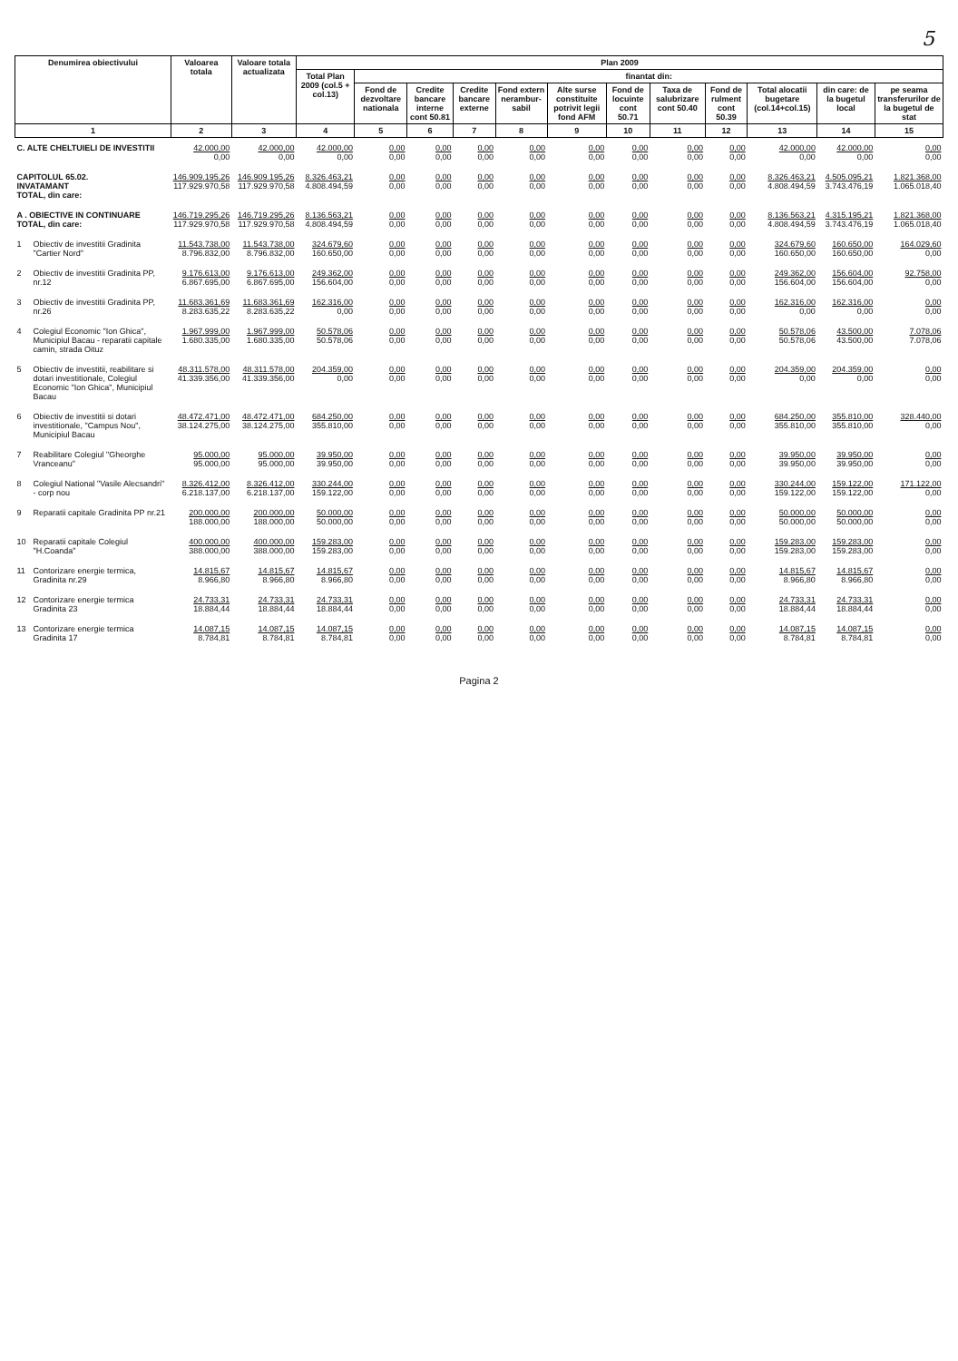5
| Denumirea obiectivului | | Valoarea totala | Valoare totala actualizata | Plan 2009 | | | | | | | | | | | |
| --- | --- | --- | --- | --- | --- | --- | --- | --- | --- | --- | --- | --- | --- | --- | --- |
| | | | | Total Plan 2009 (col.5 + col.13) | finantat din: | | | | | | | | | | |
| | | | | | Fond de dezvoltare nationala | Credite bancare interne cont 50.81 | Credite bancare externe | Fond extern nerambur-sabil | Alte surse constituite potrivit legii fond AFM | Fond de locuinte cont 50.71 | Taxa de salubrizare cont 50.40 | Fond de rulment cont 50.39 | Total alocatii bugetare (col.14+col.15) | din care: de la bugetul local | pe seama transferurilor de la bugetul de stat |
| 1 | | 2 | 3 | 4 | 5 | 6 | 7 | 8 | 9 | 10 | 11 | 12 | 13 | 14 | 15 |
| C. ALTE CHELTUIELI DE INVESTITII | | 42.000,00 0,00 | 42.000,00 0,00 | 42.000,00 0,00 | 0,00 0,00 | 0,00 0,00 | 0,00 0,00 | 0,00 0,00 | 0,00 0,00 | 0,00 0,00 | 0,00 0,00 | 0,00 0,00 | 42.000,00 0,00 | 42.000,00 0,00 | 0,00 0,00 |
| CAPITOLUL 65.02. INVATAMANT TOTAL, din care: | | 146.909.195,26 117.929.970,58 | 146.909.195,26 117.929.970,58 | 8.326.463,21 4.808.494,59 | 0,00 0,00 | 0,00 0,00 | 0,00 0,00 | 0,00 0,00 | 0,00 0,00 | 0,00 0,00 | 0,00 0,00 | 0,00 0,00 | 8.326.463,21 4.808.494,59 | 4.505.095,21 3.743.476,19 | 1.821.368,00 1.065.018,40 |
| A . OBIECTIVE IN CONTINUARE TOTAL, din care: | | 146.719.295,26 117.929.970,58 | 146.719.295,26 117.929.970,58 | 8.136.563,21 4.808.494,59 | 0,00 0,00 | 0,00 0,00 | 0,00 0,00 | 0,00 0,00 | 0,00 0,00 | 0,00 0,00 | 0,00 0,00 | 0,00 0,00 | 8.136.563,21 4.808.494,59 | 4.315.195,21 3.743.476,19 | 1.821.368,00 1.065.018,40 |
| 1 | Obiectiv de investitii Gradinita "Cartier Nord" | 11.543.738,00 8.796.832,00 | 11.543.738,00 8.796.832,00 | 324.679,60 160.650,00 | 0,00 0,00 | 0,00 0,00 | 0,00 0,00 | 0,00 0,00 | 0,00 0,00 | 0,00 0,00 | 0,00 0,00 | 0,00 0,00 | 324.679,60 160.650,00 | 160.650,00 160.650,00 | 164.029,60 0,00 |
| 2 | Obiectiv de investitii Gradinita PP, nr.12 | 9.176.613,00 6.867.695,00 | 9.176.613,00 6.867.695,00 | 249.362,00 156.604,00 | 0,00 0,00 | 0,00 0,00 | 0,00 0,00 | 0,00 0,00 | 0,00 0,00 | 0,00 0,00 | 0,00 0,00 | 0,00 0,00 | 249.362,00 156.604,00 | 156.604,00 156.604,00 | 92.758,00 0,00 |
| 3 | Obiectiv de investitii Gradinita PP, nr.26 | 11.683.361,69 8.283.635,22 | 11.683.361,69 8.283.635,22 | 162.316,00 0,00 | 0,00 0,00 | 0,00 0,00 | 0,00 0,00 | 0,00 0,00 | 0,00 0,00 | 0,00 0,00 | 0,00 0,00 | 0,00 0,00 | 162.316,00 0,00 | 162.316,00 0,00 | 0,00 0,00 |
| 4 | Colegiul Economic "Ion Ghica", Municipiul Bacau - reparatii capitale camin, strada Oituz | 1.967.999,00 1.680.335,00 | 1.967.999,00 1.680.335,00 | 50.578,06 50.578,06 | 0,00 0,00 | 0,00 0,00 | 0,00 0,00 | 0,00 0,00 | 0,00 0,00 | 0,00 0,00 | 0,00 0,00 | 0,00 0,00 | 50.578,06 50.578,06 | 43.500,00 43.500,00 | 7.078,06 7.078,06 |
| 5 | Obiectiv de investitii, reabilitare si dotari investitionale, Colegiul Economic "Ion Ghica", Municipiul Bacau | 48.311.578,00 41.339.356,00 | 48.311.578,00 41.339.356,00 | 204.359,00 0,00 | 0,00 0,00 | 0,00 0,00 | 0,00 0,00 | 0,00 0,00 | 0,00 0,00 | 0,00 0,00 | 0,00 0,00 | 0,00 0,00 | 204.359,00 0,00 | 204.359,00 0,00 | 0,00 0,00 |
| 6 | Obiectiv de investitii si dotari investitionale, "Campus Nou", Municipiul Bacau | 48.472.471,00 38.124.275,00 | 48.472.471,00 38.124.275,00 | 684.250,00 355.810,00 | 0,00 0,00 | 0,00 0,00 | 0,00 0,00 | 0,00 0,00 | 0,00 0,00 | 0,00 0,00 | 0,00 0,00 | 0,00 0,00 | 684.250,00 355.810,00 | 355.810,00 355.810,00 | 328.440,00 0,00 |
| 7 | Reabilitare Colegiul "Gheorghe Vranceanu" | 95.000,00 95.000,00 | 95.000,00 95.000,00 | 39.950,00 39.950,00 | 0,00 0,00 | 0,00 0,00 | 0,00 0,00 | 0,00 0,00 | 0,00 0,00 | 0,00 0,00 | 0,00 0,00 | 0,00 0,00 | 39.950,00 39.950,00 | 39.950,00 39.950,00 | 0,00 0,00 |
| 8 | Colegiul National "Vasile Alecsandri" - corp nou | 8.326.412,00 6.218.137,00 | 8.326.412,00 6.218.137,00 | 330.244,00 159.122,00 | 0,00 0,00 | 0,00 0,00 | 0,00 0,00 | 0,00 0,00 | 0,00 0,00 | 0,00 0,00 | 0,00 0,00 | 0,00 0,00 | 330.244,00 159.122,00 | 159.122,00 159.122,00 | 171.122,00 0,00 |
| 9 | Reparatii capitale Gradinita PP nr.21 | 200.000,00 188.000,00 | 200.000,00 188.000,00 | 50.000,00 50.000,00 | 0,00 0,00 | 0,00 0,00 | 0,00 0,00 | 0,00 0,00 | 0,00 0,00 | 0,00 0,00 | 0,00 0,00 | 0,00 0,00 | 50.000,00 50.000,00 | 50.000,00 50.000,00 | 0,00 0,00 |
| 10 | Reparatii capitale Colegiul "H.Coanda" | 400.000,00 388.000,00 | 400.000,00 388.000,00 | 159.283,00 159.283,00 | 0,00 0,00 | 0,00 0,00 | 0,00 0,00 | 0,00 0,00 | 0,00 0,00 | 0,00 0,00 | 0,00 0,00 | 0,00 0,00 | 159.283,00 159.283,00 | 159.283,00 159.283,00 | 0,00 0,00 |
| 11 | Contorizare energie termica, Gradinita nr.29 | 14.815,67 8.966,80 | 14.815,67 8.966,80 | 14.815,67 8.966,80 | 0,00 0,00 | 0,00 0,00 | 0,00 0,00 | 0,00 0,00 | 0,00 0,00 | 0,00 0,00 | 0,00 0,00 | 0,00 0,00 | 14.815,67 8.966,80 | 14.815,67 8.966,80 | 0,00 0,00 |
| 12 | Contorizare energie termica Gradinita 23 | 24.733,31 18.884,44 | 24.733,31 18.884,44 | 24.733,31 18.884,44 | 0,00 0,00 | 0,00 0,00 | 0,00 0,00 | 0,00 0,00 | 0,00 0,00 | 0,00 0,00 | 0,00 0,00 | 0,00 0,00 | 24.733,31 18.884,44 | 24.733,31 18.884,44 | 0,00 0,00 |
| 13 | Contorizare energie termica Gradinita 17 | 14.087,15 8.784,81 | 14.087,15 8.784,81 | 14.087,15 8.784,81 | 0,00 0,00 | 0,00 0,00 | 0,00 0,00 | 0,00 0,00 | 0,00 0,00 | 0,00 0,00 | 0,00 0,00 | 0,00 0,00 | 14.087,15 8.784,81 | 14.087,15 8.784,81 | 0,00 0,00 |
Pagina 2